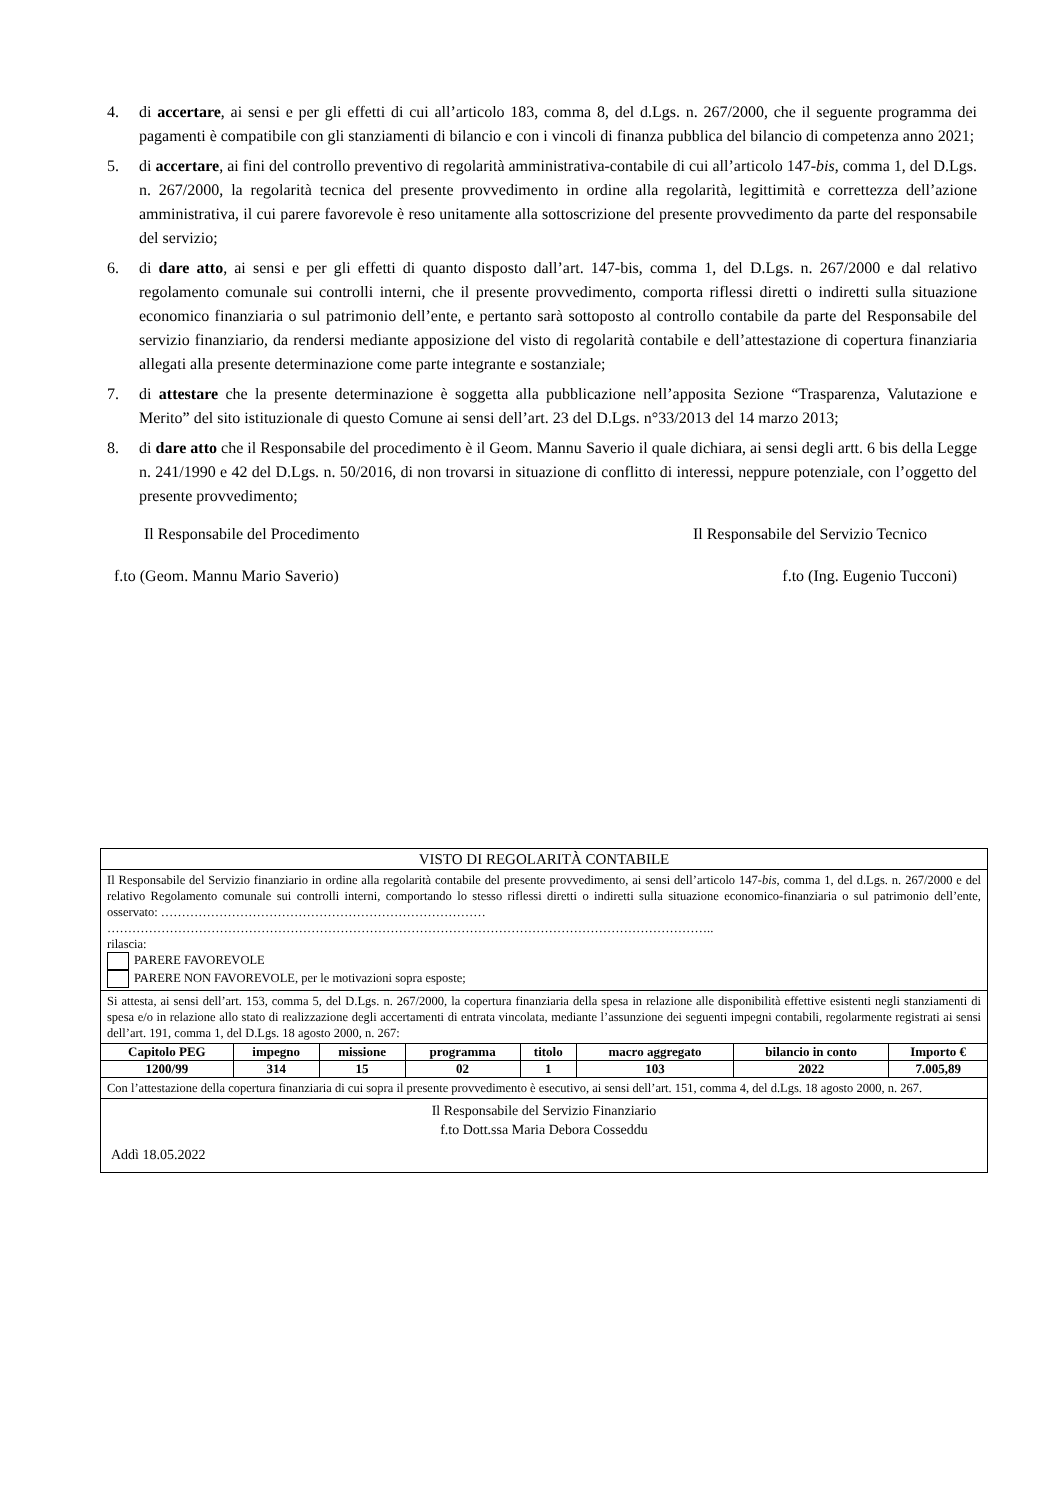4. di accertare, ai sensi e per gli effetti di cui all’articolo 183, comma 8, del d.Lgs. n. 267/2000, che il seguente programma dei pagamenti è compatibile con gli stanziamenti di bilancio e con i vincoli di finanza pubblica del bilancio di competenza anno 2021;
5. di accertare, ai fini del controllo preventivo di regolarità amministrativa-contabile di cui all’articolo 147-bis, comma 1, del D.Lgs. n. 267/2000, la regolarità tecnica del presente provvedimento in ordine alla regolarità, legittimità e correttezza dell’azione amministrativa, il cui parere favorevole è reso unitamente alla sottoscrizione del presente provvedimento da parte del responsabile del servizio;
6. di dare atto, ai sensi e per gli effetti di quanto disposto dall’art. 147-bis, comma 1, del D.Lgs. n. 267/2000 e dal relativo regolamento comunale sui controlli interni, che il presente provvedimento, comporta riflessi diretti o indiretti sulla situazione economico finanziaria o sul patrimonio dell’ente, e pertanto sarà sottoposto al controllo contabile da parte del Responsabile del servizio finanziario, da rendersi mediante apposizione del visto di regolarità contabile e dell’attestazione di copertura finanziaria allegati alla presente determinazione come parte integrante e sostanziale;
7. di attestare che la presente determinazione è soggetta alla pubblicazione nell’apposita Sezione “Trasparenza, Valutazione e Merito” del sito istituzionale di questo Comune ai sensi dell’art. 23 del D.Lgs. n°33/2013 del 14 marzo 2013;
8. di dare atto che il Responsabile del procedimento è il Geom. Mannu Saverio il quale dichiara, ai sensi degli artt. 6 bis della Legge n. 241/1990 e 42 del D.Lgs. n. 50/2016, di non trovarsi in situazione di conflitto di interessi, neppure potenziale, con l’oggetto del presente provvedimento;
Il Responsabile del Procedimento Il Responsabile del Servizio Tecnico
f.to (Geom. Mannu Mario Saverio) f.to (Ing. Eugenio Tucconi)
VISTO DI REGOLARITÀ CONTABILE
Il Responsabile del Servizio finanziario in ordine alla regolarità contabile del presente provvedimento, ai sensi dell’articolo 147-bis, comma 1, del d.Lgs. n. 267/2000 e del relativo Regolamento comunale sui controlli interni, comportando lo stesso riflessi diretti o indiretti sulla situazione economico-finanziaria o sul patrimonio dell’ente, osservato: ……………………………………………………………………
………………………………………………………………………………………………………………………………..
rilascia:
PARERE FAVOREVOLE
PARERE NON FAVOREVOLE, per le motivazioni sopra esposte;
Si attesta, ai sensi dell’art. 153, comma 5, del D.Lgs. n. 267/2000, la copertura finanziaria della spesa in relazione alle disponibilità effettive esistenti negli stanziamenti di spesa e/o in relazione allo stato di realizzazione degli accertamenti di entrata vincolata, mediante l’assunzione dei seguenti impegni contabili, regolarmente registrati ai sensi dell’art. 191, comma 1, del D.Lgs. 18 agosto 2000, n. 267:
| Capitolo PEG | impegno | missione | programma | titolo | macro aggregato | bilancio in conto | Importo € |
| --- | --- | --- | --- | --- | --- | --- | --- |
| 1200/99 | 314 | 15 | 02 | 1 | 103 | 2022 | 7.005,89 |
Con l’attestazione della copertura finanziaria di cui sopra il presente provvedimento è esecutivo, ai sensi dell’art. 151, comma 4, del d.Lgs. 18 agosto 2000, n. 267.
Il Responsabile del Servizio Finanziario
f.to Dott.ssa Maria Debora Cosseddu
Addì 18.05.2022